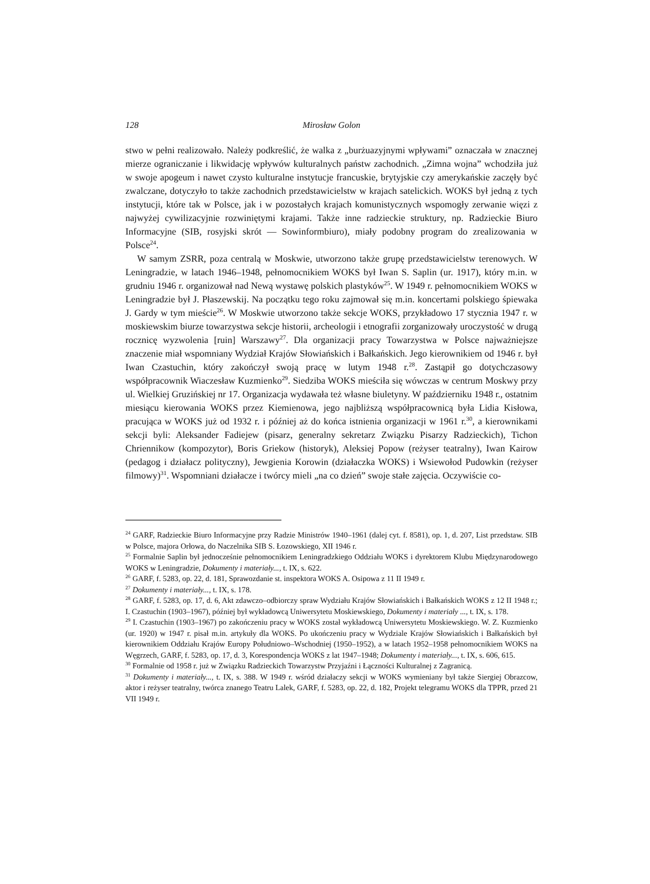128 Mirosław Golon
stwo w pełni realizowało. Należy podkreślić, że walka z „burżuazyjnymi wpływami” oznaczała w znacznej mierze ograniczanie i likwidację wpływów kulturalnych państw zachodnich. „Zimna wojna” wchodziła już w swoje apogeum i nawet czysto kulturalne instytucje francuskie, brytyjskie czy amerykańskie zaczęły być zwalczane, dotyczyło to także zachodnich przedstawicielstw w krajach satelickich. WOKS był jedną z tych instytucji, które tak w Polsce, jak i w pozostałych krajach komunistycznych wspomogły zerwanie więzi z najwyżej cywilizacyjnie rozwiniętymi krajami. Także inne radzieckie struktury, np. Radzieckie Biuro Informacyjne (SIB, rosyjski skrót — Sowinformbiuro), miały podobny program do zrealizowania w Polsce<sup>24</sup>.
W samym ZSRR, poza centralą w Moskwie, utworzono także grupę przedstawicielstw terenowych. W Leningradzie, w latach 1946–1948, pełnomocnikiem WOKS był Iwan S. Saplin (ur. 1917), który m.in. w grudniu 1946 r. organizował nad Newą wystawę polskich plastyków<sup>25</sup>. W 1949 r. pełnomocnikiem WOKS w Leningradzie był J. Płaszewskij. Na początku tego roku zajmował się m.in. koncertami polskiego śpiewaka J. Gardy w tym mieście<sup>26</sup>. W Moskwie utworzono także sekcje WOKS, przykładowo 17 stycznia 1947 r. w moskiewskim biurze towarzystwa sekcje historii, archeologii i etnografii zorganizowały uroczystość w drugą rocznicę wyzwolenia [ruin] Warszawy<sup>27</sup>. Dla organizacji pracy Towarzystwa w Polsce najważniejsze znaczenie miał wspomniany Wydział Krajów Słowiańskich i Bałkańskich. Jego kierownikiem od 1946 r. był Iwan Czastuchin, który zakończył swoją pracę w lutym 1948 r.<sup>28</sup>. Zastąpił go dotychczasowy współpracownik Wiaczesław Kuzmienko<sup>29</sup>. Siedziba WOKS mieściła się wówczas w centrum Moskwy przy ul. Wielkiej Gruzińskiej nr 17. Organizacja wydawała też własne biuletyny. W październiku 1948 r., ostatnim miesiącu kierowania WOKS przez Kiemienowa, jego najbliższą współpracownicą była Lidia Kisłowa, pracująca w WOKS już od 1932 r. i później aż do końca istnienia organizacji w 1961 r.<sup>30</sup>, a kierownikami sekcji byli: Aleksander Fadiejew (pisarz, generalny sekretarz Związku Pisarzy Radzieckich), Tichon Chriennikow (kompozytor), Boris Griekow (historyk), Aleksiej Popow (reżyser teatralny), Iwan Kairow (pedagog i działacz polityczny), Jewgienia Korowin (działaczka WOKS) i Wsiewołod Pudowkin (reżyser filmowy)<sup>31</sup>. Wspomniani działacze i twórcy mieli „na co dzień” swoje stałe zajęcia. Oczywiście co-
<sup>24</sup> GARF, Radzieckie Biuro Informacyjne przy Radzie Ministrów 1940–1961 (dalej cyt. f. 8581), op. 1, d. 207, List przedstaw. SIB w Polsce, majora Orłowa, do Naczelnika SIB S. Łozowskiego, XII 1946 r.
<sup>25</sup> Formalnie Saplin był jednocześnie pełnomocnikiem Leningradzkiego Oddziału WOKS i dyrektorem Klubu Międzynarodowego WOKS w Leningradzie, Dokumenty i materiały..., t. IX, s. 622.
<sup>26</sup> GARF, f. 5283, op. 22, d. 181, Sprawozdanie st. inspektora WOKS A. Osipowa z 11 II 1949 r.
<sup>27</sup> Dokumenty i materiały..., t. IX, s. 178.
<sup>28</sup> GARF, f. 5283, op. 17, d. 6, Akt zdawczo–odbiorczy spraw Wydziału Krajów Słowiańskich i Bałkańskich WOKS z 12 II 1948 r.; I. Czastuchin (1903–1967), później był wykładowcą Uniwersytetu Moskiewskiego, Dokumenty i materiały ..., t. IX, s. 178.
<sup>29</sup> I. Czastuchin (1903–1967) po zakończeniu pracy w WOKS został wykładowcą Uniwersytetu Moskiewskiego. W. Z. Kuzmienko (ur. 1920) w 1947 r. pisał m.in. artykuły dla WOKS. Po ukończeniu pracy w Wydziale Krajów Słowiańskich i Bałkańskich był kierownikiem Oddziału Krajów Europy Południowo–Wschodniej (1950–1952), a w latach 1952–1958 pełnomocnikiem WOKS na Węgrzech, GARF, f. 5283, op. 17, d. 3, Korespondencja WOKS z lat 1947–1948; Dokumenty i materiały..., t. IX, s. 606, 615.
<sup>30</sup> Formalnie od 1958 r. już w Związku Radzieckich Towarzystw Przyjaźni i Łączności Kulturalnej z Zagranicą.
<sup>31</sup> Dokumenty i materiały..., t. IX, s. 388. W 1949 r. wśród działaczy sekcji w WOKS wymieniany był także Siergiej Obrazcow, aktor i reżyser teatralny, twórca znanego Teatru Lalek, GARF, f. 5283, op. 22, d. 182, Projekt telegramu WOKS dla TPPR, przed 21 VII 1949 r.